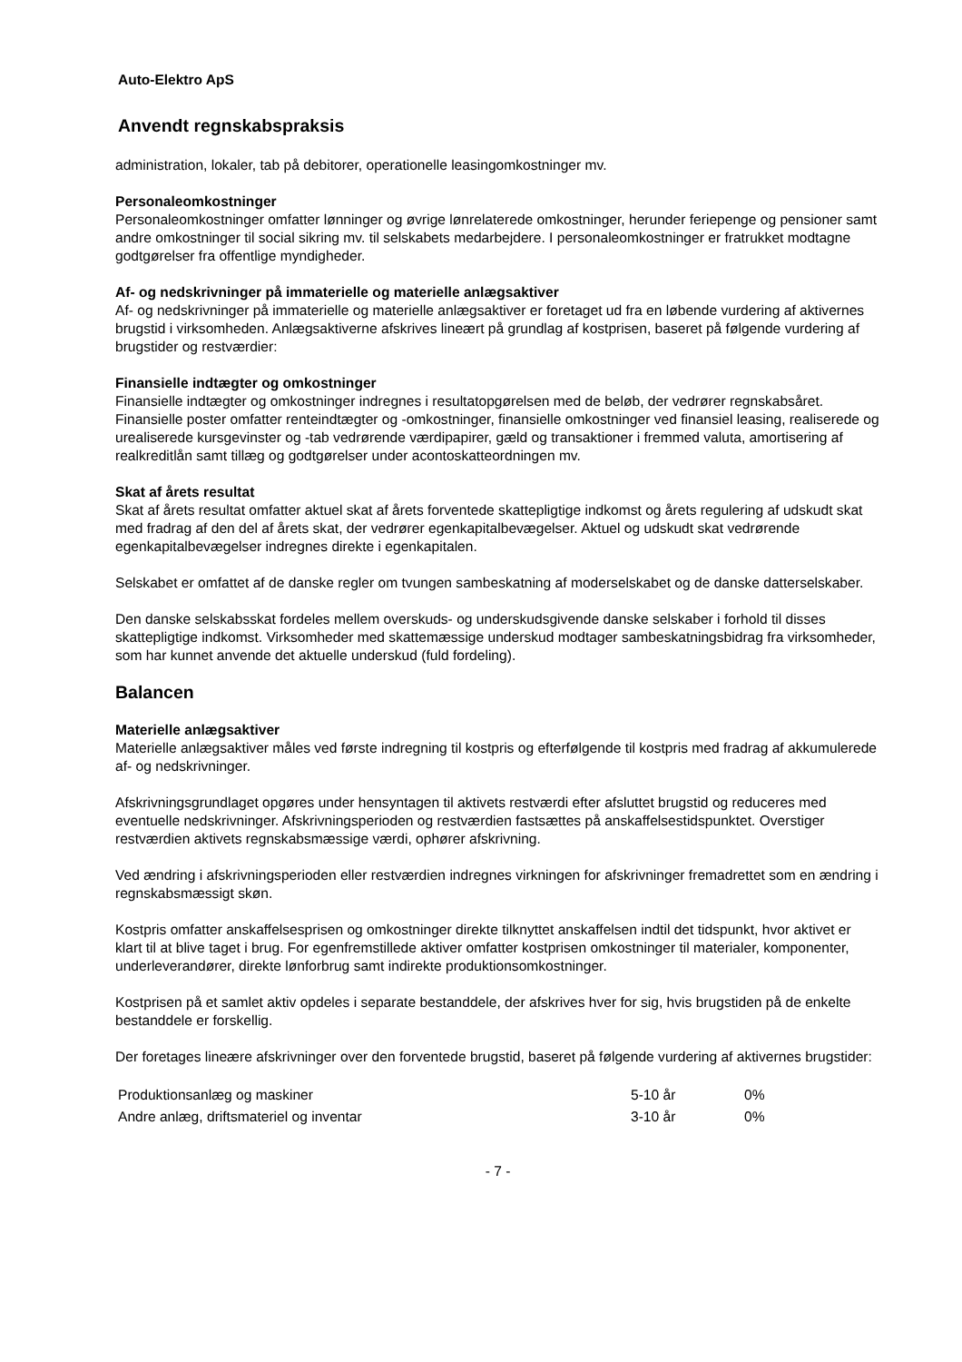Auto-Elektro ApS
Anvendt regnskabspraksis
administration, lokaler, tab på debitorer, operationelle leasingomkostninger mv.
Personaleomkostninger
Personaleomkostninger omfatter lønninger og øvrige lønrelaterede omkostninger, herunder feriepenge og pensioner samt andre omkostninger til social sikring mv. til selskabets medarbejdere. I personaleomkostninger er fratrukket modtagne godtgørelser fra offentlige myndigheder.
Af- og nedskrivninger på immaterielle og materielle anlægsaktiver
Af- og nedskrivninger på immaterielle og materielle anlægsaktiver er foretaget ud fra en løbende vurdering af aktivernes brugstid i virksomheden. Anlægsaktiverne afskrives lineært på grundlag af kostprisen, baseret på følgende vurdering af brugstider og restværdier:
Finansielle indtægter og omkostninger
Finansielle indtægter og omkostninger indregnes i resultatopgørelsen med de beløb, der vedrører regnskabsåret. Finansielle poster omfatter renteindtægter og -omkostninger, finansielle omkostninger ved finansiel leasing, realiserede og urealiserede kursgevinster og -tab vedrørende værdipapirer, gæld og transaktioner i fremmed valuta, amortisering af realkreditlån samt tillæg og godtgørelser under acontoskatteordningen mv.
Skat af årets resultat
Skat af årets resultat omfatter aktuel skat af årets forventede skattepligtige indkomst og årets regulering af udskudt skat med fradrag af den del af årets skat, der vedrører egenkapitalbevægelser. Aktuel og udskudt skat vedrørende egenkapitalbevægelser indregnes direkte i egenkapitalen.
Selskabet er omfattet af de danske regler om tvungen sambeskatning af moderselskabet og de danske datterselskaber.
Den danske selskabsskat fordeles mellem overskuds- og underskudsgivende danske selskaber i forhold til disses skattepligtige indkomst. Virksomheder med skattemæssige underskud modtager sambeskatningsbidrag fra virksomheder, som har kunnet anvende det aktuelle underskud (fuld fordeling).
Balancen
Materielle anlægsaktiver
Materielle anlægsaktiver måles ved første indregning til kostpris og efterfølgende til kostpris med fradrag af akkumulerede af- og nedskrivninger.
Afskrivningsgrundlaget opgøres under hensyntagen til aktivets restværdi efter afsluttet brugstid og reduceres med eventuelle nedskrivninger. Afskrivningsperioden og restværdien fastsættes på anskaffelsestidspunktet. Overstiger restværdien aktivets regnskabsmæssige værdi, ophører afskrivning.
Ved ændring i afskrivningsperioden eller restværdien indregnes virkningen for afskrivninger fremadrettet som en ændring i regnskabsmæssigt skøn.
Kostpris omfatter anskaffelsesprisen og omkostninger direkte tilknyttet anskaffelsen indtil det tidspunkt, hvor aktivet er klart til at blive taget i brug. For egenfremstillede aktiver omfatter kostprisen omkostninger til materialer, komponenter, underleverandører, direkte lønforbrug samt indirekte produktionsomkostninger.
Kostprisen på et samlet aktiv opdeles i separate bestanddele, der afskrives hver for sig, hvis brugstiden på de enkelte bestanddele er forskellig.
Der foretages lineære afskrivninger over den forventede brugstid, baseret på følgende vurdering af aktivernes brugstider:
| Produktionsanlæg og maskiner | 5-10 år | 0% |
| Andre anlæg, driftsmateriel og inventar | 3-10 år | 0% |
- 7 -